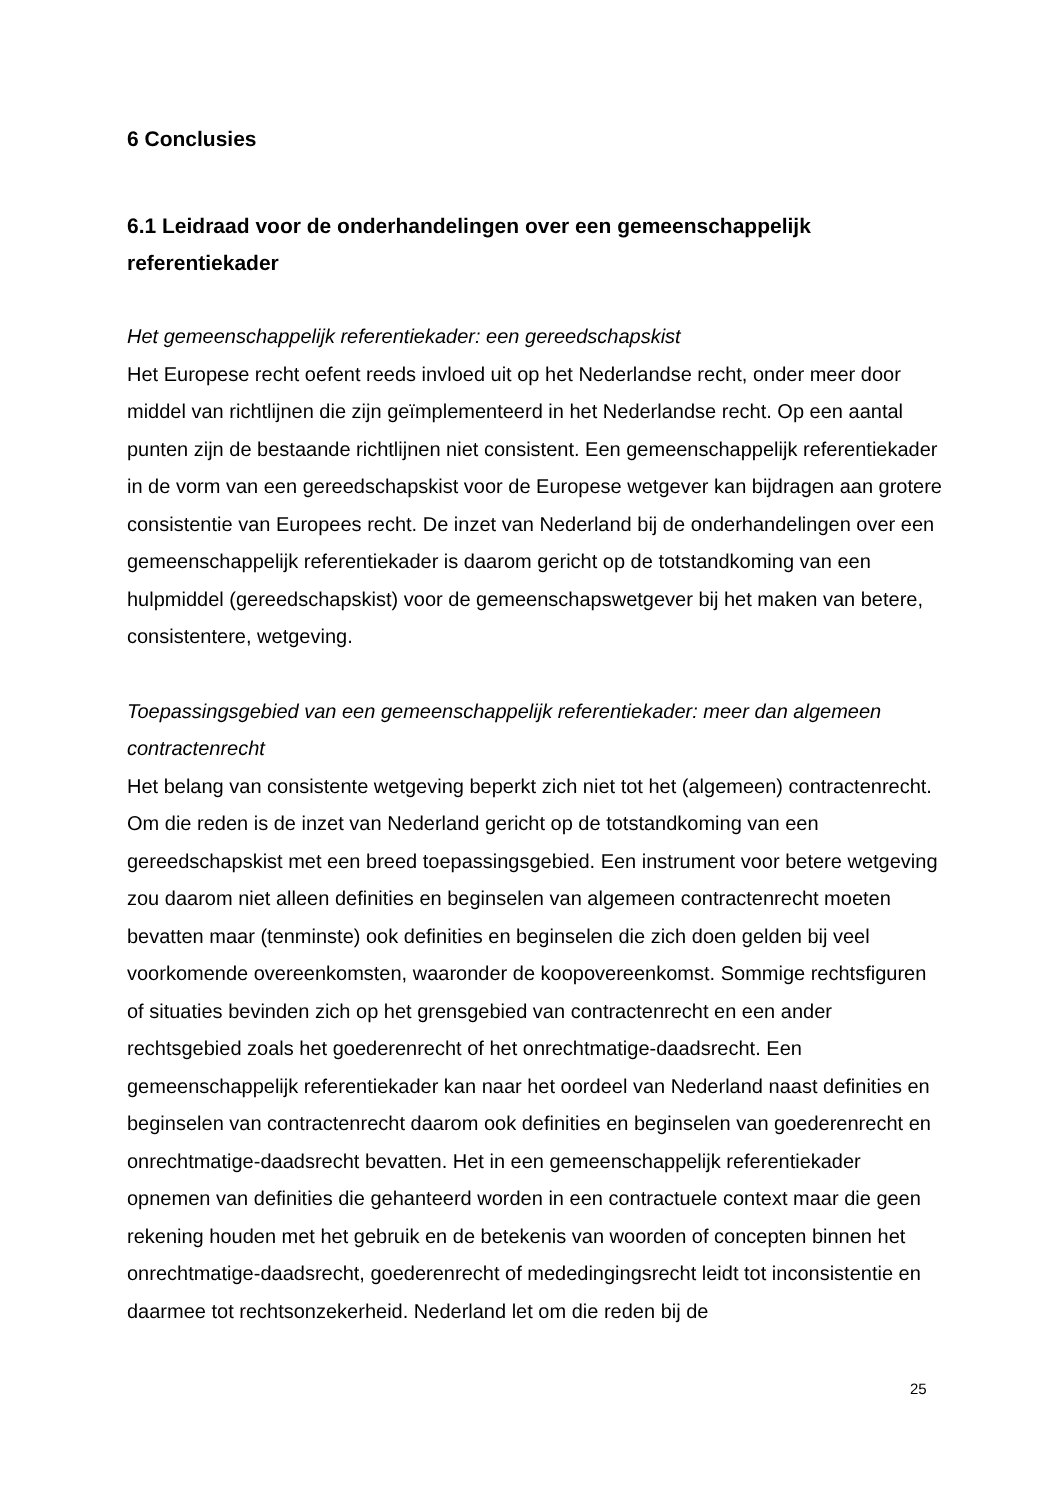6 Conclusies
6.1 Leidraad voor de onderhandelingen over een gemeenschappelijk referentiekader
Het gemeenschappelijk referentiekader: een gereedschapskist
Het Europese recht oefent reeds invloed uit op het Nederlandse recht, onder meer door middel van richtlijnen die zijn geïmplementeerd in het Nederlandse recht. Op een aantal punten zijn de bestaande richtlijnen niet consistent. Een gemeenschappelijk referentiekader in de vorm van een gereedschapskist voor de Europese wetgever kan bijdragen aan grotere consistentie van Europees recht. De inzet van Nederland bij de onderhandelingen over een gemeenschappelijk referentiekader is daarom gericht op de totstandkoming van een hulpmiddel (gereedschapskist) voor de gemeenschapswetgever bij het maken van betere, consistentere, wetgeving.
Toepassingsgebied van een gemeenschappelijk referentiekader: meer dan algemeen contractenrecht
Het belang van consistente wetgeving beperkt zich niet tot het (algemeen) contractenrecht. Om die reden is de inzet van Nederland gericht op de totstandkoming van een gereedschapskist met een breed toepassingsgebied. Een instrument voor betere wetgeving zou daarom niet alleen definities en beginselen van algemeen contractenrecht moeten bevatten maar (tenminste) ook definities en beginselen die zich doen gelden bij veel voorkomende overeenkomsten, waaronder de koopovereenkomst. Sommige rechtsfiguren of situaties bevinden zich op het grensgebied van contractenrecht en een ander rechtsgebied zoals het goederenrecht of het onrechtmatige-daadsrecht. Een gemeenschappelijk referentiekader kan naar het oordeel van Nederland naast definities en beginselen van contractenrecht daarom ook definities en beginselen van goederenrecht en onrechtmatige-daadsrecht bevatten. Het in een gemeenschappelijk referentiekader opnemen van definities die gehanteerd worden in een contractuele context maar die geen rekening houden met het gebruik en de betekenis van woorden of concepten binnen het onrechtmatige-daadsrecht, goederenrecht of mededingingsrecht leidt tot inconsistentie en daarmee tot rechtsonzekerheid. Nederland let om die reden bij de
25